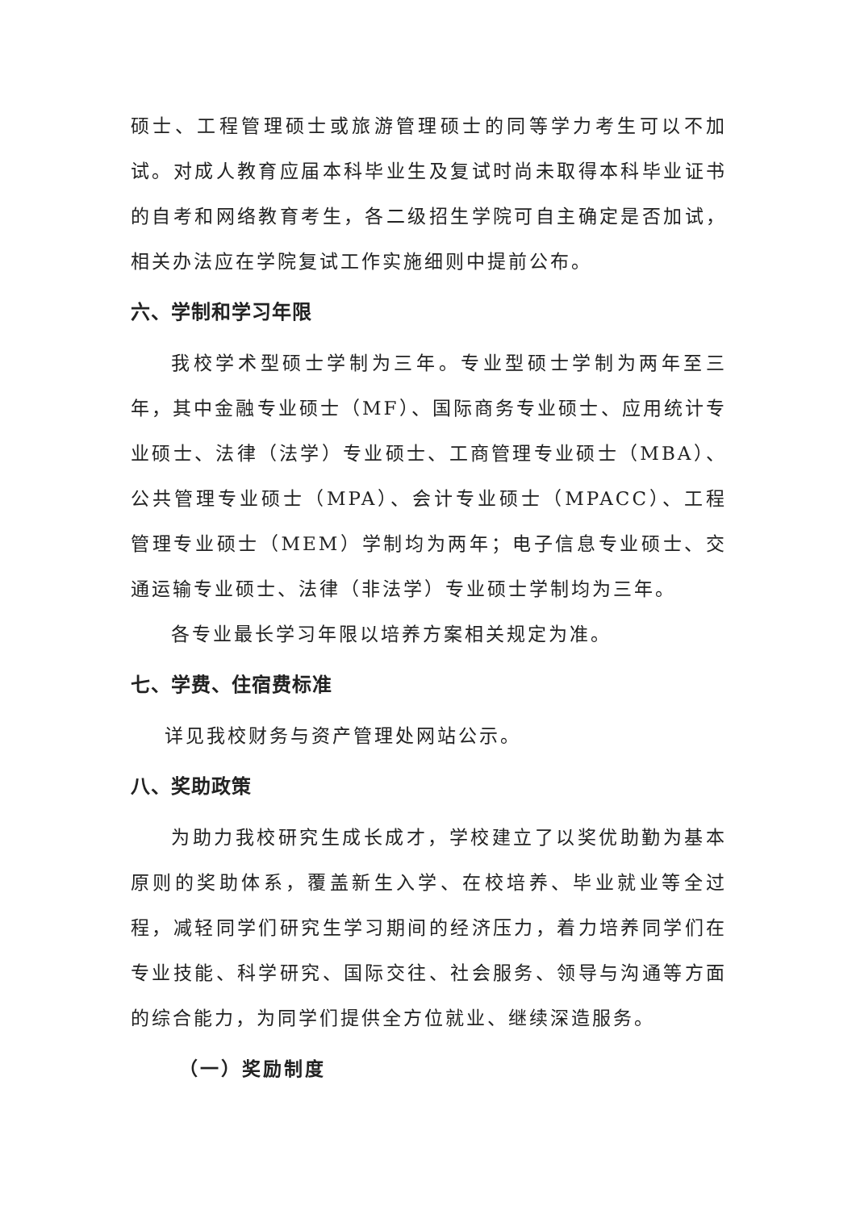硕士、工程管理硕士或旅游管理硕士的同等学力考生可以不加试。对成人教育应届本科毕业生及复试时尚未取得本科毕业证书的自考和网络教育考生，各二级招生学院可自主确定是否加试，相关办法应在学院复试工作实施细则中提前公布。
六、学制和学习年限
我校学术型硕士学制为三年。专业型硕士学制为两年至三年，其中金融专业硕士（MF）、国际商务专业硕士、应用统计专业硕士、法律（法学）专业硕士、工商管理专业硕士（MBA）、公共管理专业硕士（MPA）、会计专业硕士（MPACC）、工程管理专业硕士（MEM）学制均为两年；电子信息专业硕士、交通运输专业硕士、法律（非法学）专业硕士学制均为三年。
各专业最长学习年限以培养方案相关规定为准。
七、学费、住宿费标准
详见我校财务与资产管理处网站公示。
八、奖助政策
为助力我校研究生成长成才，学校建立了以奖优助勤为基本原则的奖助体系，覆盖新生入学、在校培养、毕业就业等全过程，减轻同学们研究生学习期间的经济压力，着力培养同学们在专业技能、科学研究、国际交往、社会服务、领导与沟通等方面的综合能力，为同学们提供全方位就业、继续深造服务。
（一）奖励制度